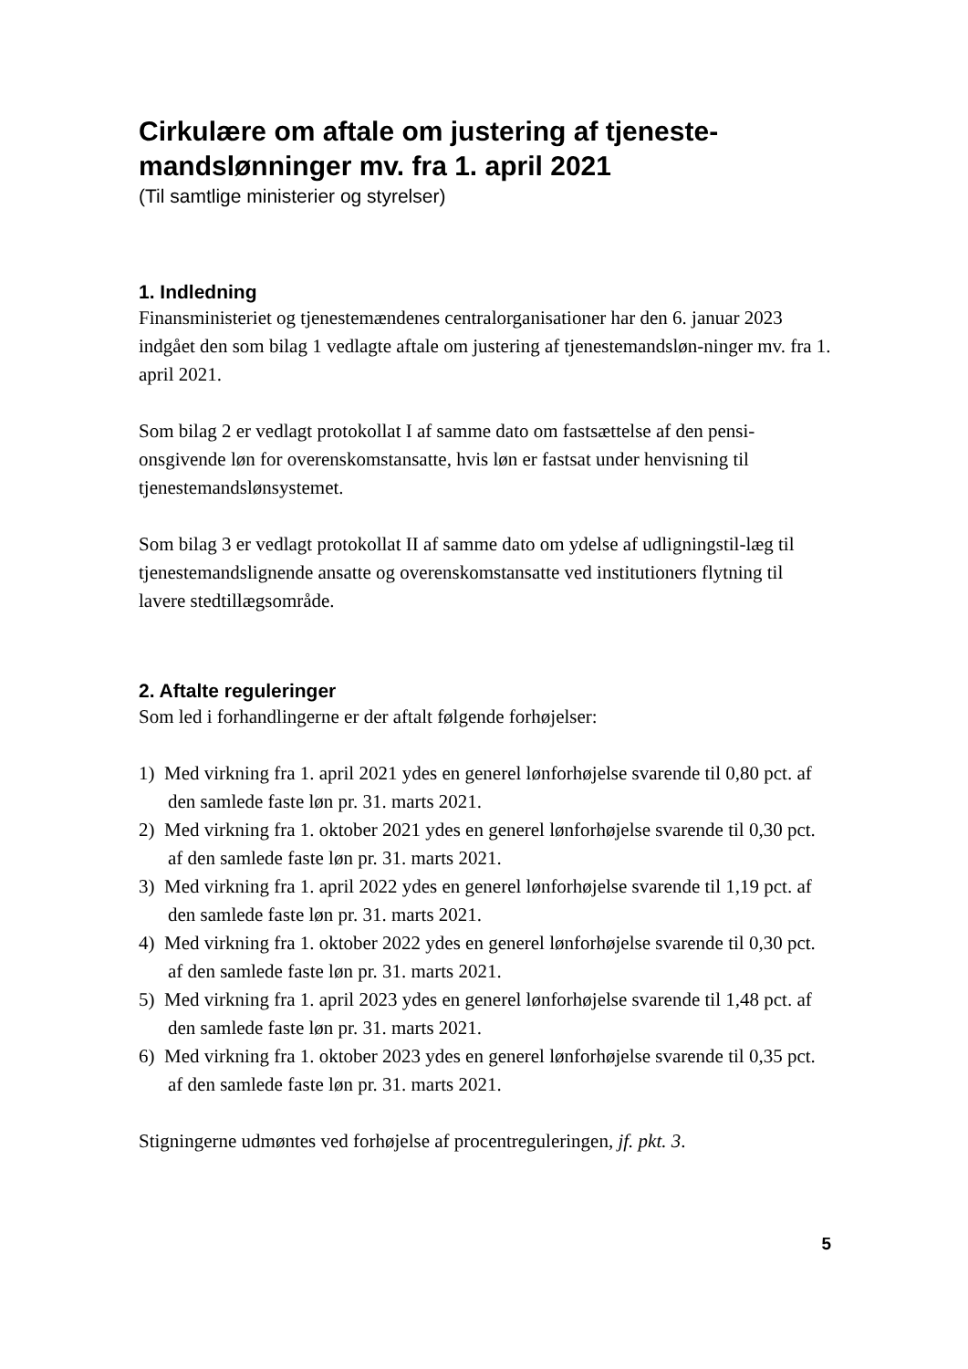Cirkulære om aftale om justering af tjeneste-mandslønninger mv. fra 1. april 2021
(Til samtlige ministerier og styrelser)
1. Indledning
Finansministeriet og tjenestemændenes centralorganisationer har den 6. januar 2023 indgået den som bilag 1 vedlagte aftale om justering af tjenestemandsløn-ninger mv. fra 1. april 2021.
Som bilag 2 er vedlagt protokollat I af samme dato om fastsættelse af den pensi-onsgivende løn for overenskomstansatte, hvis løn er fastsat under henvisning til tjenestemandslønsystemet.
Som bilag 3 er vedlagt protokollat II af samme dato om ydelse af udligningstil-læg til tjenestemandslignende ansatte og overenskomstansatte ved institutioners flytning til lavere stedtillægsområde.
2. Aftalte reguleringer
Som led i forhandlingerne er der aftalt følgende forhøjelser:
1) Med virkning fra 1. april 2021 ydes en generel lønforhøjelse svarende til 0,80 pct. af den samlede faste løn pr. 31. marts 2021.
2) Med virkning fra 1. oktober 2021 ydes en generel lønforhøjelse svarende til 0,30 pct. af den samlede faste løn pr. 31. marts 2021.
3) Med virkning fra 1. april 2022 ydes en generel lønforhøjelse svarende til 1,19 pct. af den samlede faste løn pr. 31. marts 2021.
4) Med virkning fra 1. oktober 2022 ydes en generel lønforhøjelse svarende til 0,30 pct. af den samlede faste løn pr. 31. marts 2021.
5) Med virkning fra 1. april 2023 ydes en generel lønforhøjelse svarende til 1,48 pct. af den samlede faste løn pr. 31. marts 2021.
6) Med virkning fra 1. oktober 2023 ydes en generel lønforhøjelse svarende til 0,35 pct. af den samlede faste løn pr. 31. marts 2021.
Stigningerne udmøntes ved forhøjelse af procentreguleringen, jf. pkt. 3.
5